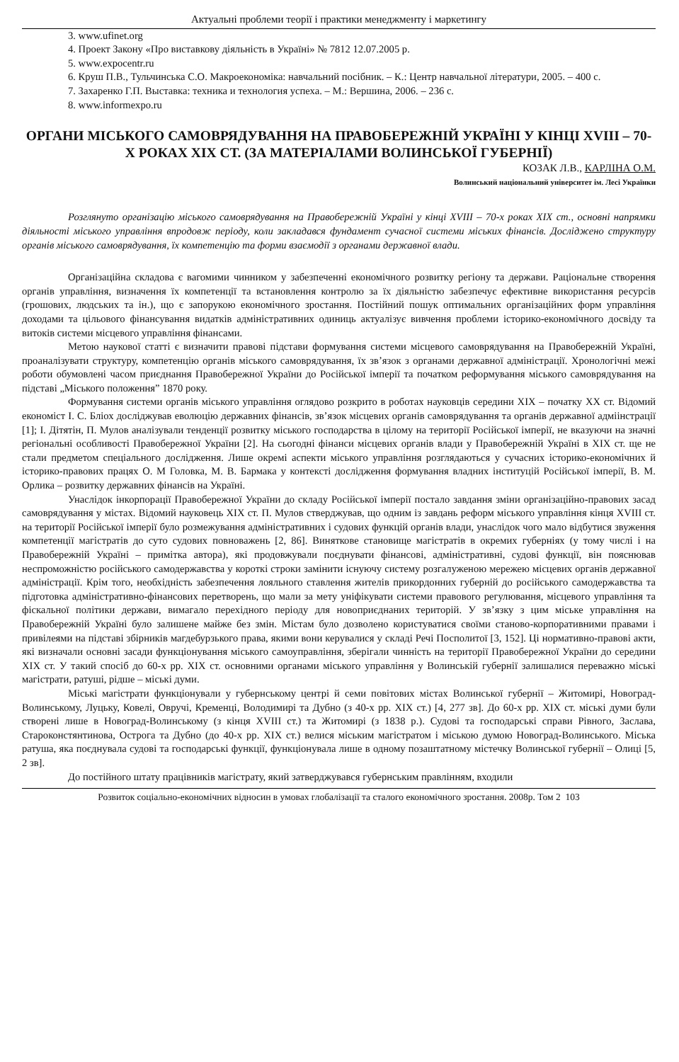Актуальні проблеми теорії і практики менеджменту і маркетингу
3. www.ufinet.org
4. Проект Закону «Про виставкову діяльність в Україні» № 7812 12.07.2005 р.
5. www.expocentr.ru
6. Круш П.В., Тульчинська С.О. Макроекономіка: навчальний посібник. – К.: Центр навчальної літератури, 2005. – 400 с.
7. Захаренко Г.П. Выставка: техника и технология успеха. – М.: Вершина, 2006. – 236 с.
8. www.informexpo.ru
ОРГАНИ МІСЬКОГО САМОВРЯДУВАННЯ НА ПРАВОБЕРЕЖНІЙ УКРАЇНІ У КІНЦІ XVIII – 70-Х РОКАХ XIX СТ. (ЗА МАТЕРІАЛАМИ ВОЛИНСЬКОЇ ГУБЕРНІЇ)
КОЗАК Л.В., КАРЛІНА О.М.
Волинський національний університет ім. Лесі Українки
Розглянуто організацію міського самоврядування на Правобережній Україні у кінці XVIII – 70-х роках XIX ст., основні напрямки діяльності міського управління впродовж періоду, коли закладався фундамент сучасної системи міських фінансів. Досліджено структуру органів міського самоврядування, їх компетенцію та форми взаємодії з органами державної влади.
Організаційна складова є вагомими чинником у забезпеченні економічного розвитку регіону та держави. Раціональне створення органів управління, визначення їх компетенції та встановлення контролю за їх діяльністю забезпечує ефективне використання ресурсів (грошових, людських та ін.), що є запорукою економічного зростання. Постійний пошук оптимальних організаційних форм управління доходами та цільового фінансування видатків адміністративних одиниць актуалізує вивчення проблеми історико-економічного досвіду та витоків системи місцевого управління фінансами.
Метою наукової статті є визначити правові підстави формування системи місцевого самоврядування на Правобережній Україні, проаналізувати структуру, компетенцію органів міського самоврядування, їх зв’язок з органами державної адміністрації. Хронологічні межі роботи обумовлені часом приєднання Правобережної України до Російської імперії та початком реформування міського самоврядування на підставі „Міського положення” 1870 року.
Формування системи органів міського управління оглядово розкрито в роботах науковців середини XIX – початку XX ст. Відомий економіст І. С. Бліох досліджував еволюцію державних фінансів, зв’язок місцевих органів самоврядування та органів державної адміінстрації [1]; І. Дітятін, П. Мулов аналізували тенденції розвитку міського господарства в цілому на території Російської імперії, не вказуючи на значні регіональні особливості Правобережної України [2]. На сьогодні фінанси місцевих органів влади у Правобережній Україні в XIX ст. ще не стали предметом спеціального дослідження. Лише окремі аспекти міського управління розглядаються у сучасних історико-економічних й історико-правових працях О. М Головка, М. В. Бармака у контексті дослідження формування владних інституцій Російської імперії, В. М. Орлика – розвитку державних фінансів на Україні.
Унаслідок інкорпорації Правобережної України до складу Російської імперії постало завдання зміни організаційно-правових засад самоврядування у містах. Відомий науковець XIX ст. П. Мулов стверджував, що одним із завдань реформ міського управління кінця XVIII ст. на території Російської імперії було розмежування адміністративних і судових функцій органів влади, унаслідок чого мало відбутися звуження компетенції магістратів до суто судових повноважень [2, 86]. Виняткове становище магістратів в окремих губерніях (у тому числі і на Правобережній Україні – примітка автора), які продовжували поєднувати фінансові, адміністративні, судові функції, він пояснював неспроможністю російського самодержавства у короткі строки замінити існуючу систему розгалуженою мережею місцевих органів державної адміністрації. Крім того, необхідність забезпечення лояльного ставлення жителів прикордонних губерній до російського самодержавства та підготовка адміністративно-фінансових перетворень, що мали за мету уніфікувати системи правового регулювання, місцевого управління та фіскальної політики держави, вимагало перехідного періоду для новоприєднаних територій. У зв’язку з цим міське управління на Правобережній Україні було залишене майже без змін. Містам було дозволено користуватися своїми станово-корпоративними правами і привілеями на підставі збірників магдебурзького права, якими вони керувалися у складі Речі Посполитої [3, 152]. Ці нормативно-правові акти, які визначали основні засади функціонування міського самоуправління, зберігали чинність на території Правобережної України до середини XIX ст. У такий спосіб до 60-х рр. XIX ст. основними органами міського управління у Волинській губернії залишалися переважно міські магістрати, ратуші, рідше – міські думи.
Міські магістрати функціонували у губернському центрі й семи повітових містах Волинської губернії – Житомирі, Новоград-Волинському, Луцьку, Ковелі, Овручі, Кременці, Володимирі та Дубно (з 40-х рр. XIX ст.) [4, 277 зв]. До 60-х рр. XIX ст. міські думи були створені лише в Новоград-Волинському (з кінця XVIII ст.) та Житомирі (з 1838 р.). Судові та господарські справи Рівного, Заслава, Староконстянтинова, Острога та Дубно (до 40-х рр. XIX ст.) велися міським магістратом і міською думою Новоград-Волинського. Міська ратуша, яка поєднувала судові та господарські функції, функціонувала лише в одному позаштатному містечку Волинської губернії – Олиці [5, 2 зв].
До постійного штату працівників магістрату, який затверджувався губернським правлінням, входили
Розвиток соціально-економічних відносин в умовах глобалізації та сталого економічного зростання. 2008р. Том 2 103